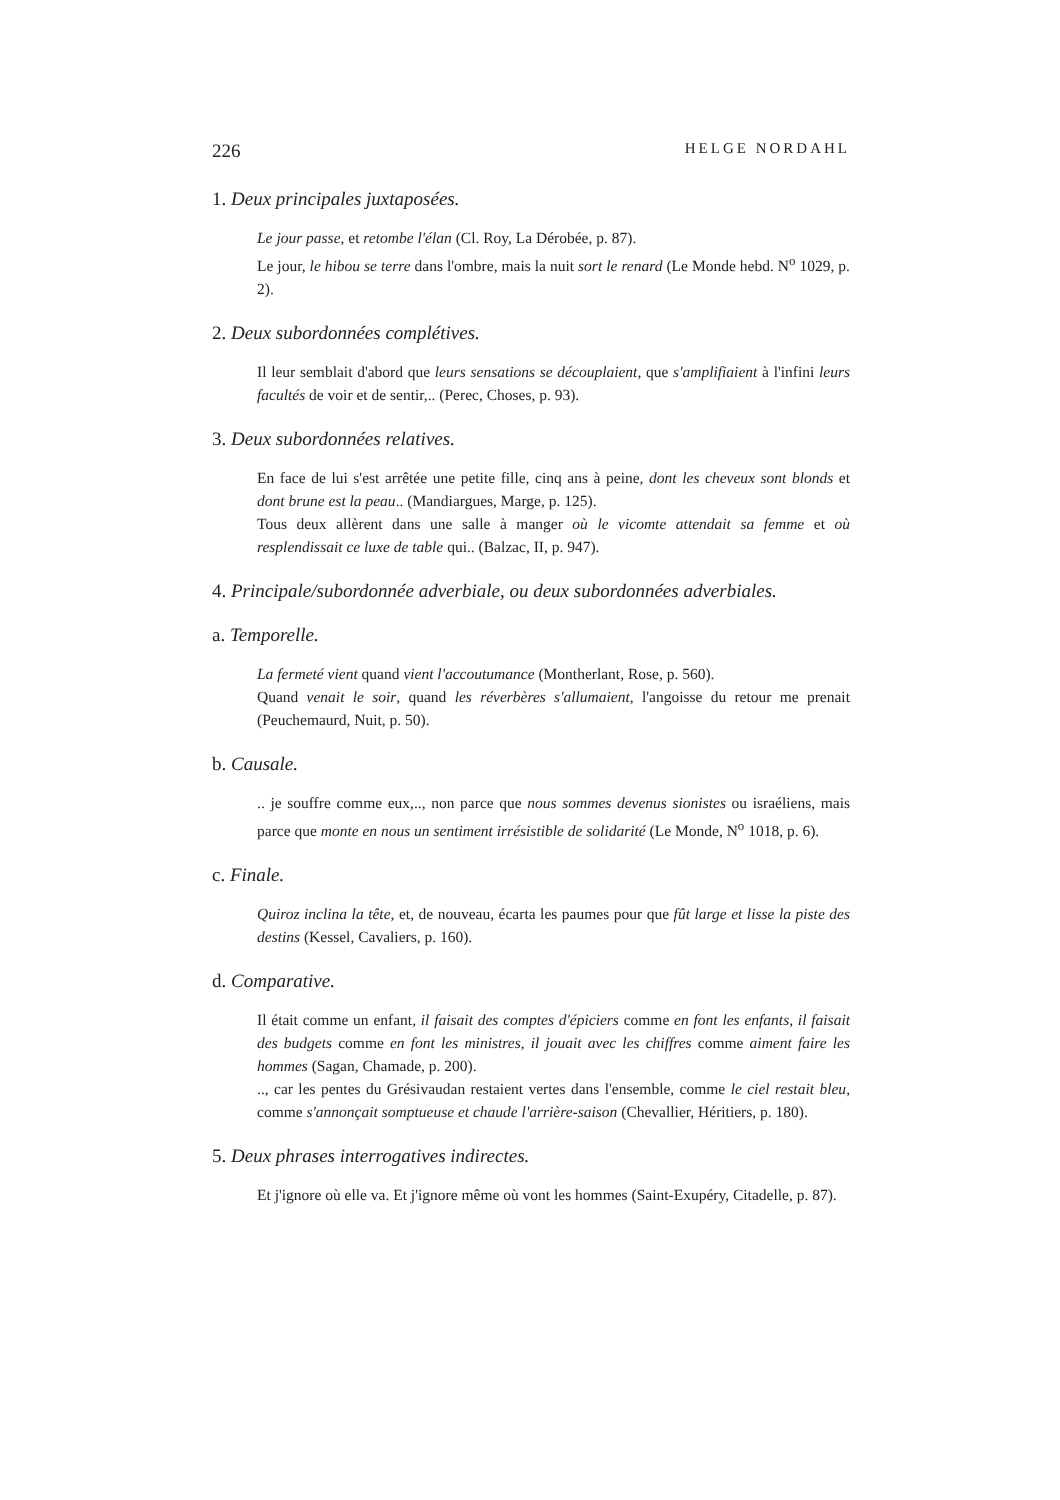226 HELGE NORDAHL
1. Deux principales juxtaposées.
Le jour passe, et retombe l'élan (Cl. Roy, La Dérobée, p. 87).
Le jour, le hibou se terre dans l'ombre, mais la nuit sort le renard (Le Monde hebd. N<sup>o</sup> 1029, p. 2).
2. Deux subordonnées complétives.
Il leur semblait d'abord que leurs sensations se découplaient, que s'amplifiaient à l'infini leurs facultés de voir et de sentir,.. (Perec, Choses, p. 93).
3. Deux subordonnées relatives.
En face de lui s'est arrêtée une petite fille, cinq ans à peine, dont les cheveux sont blonds et dont brune est la peau.. (Mandiargues, Marge, p. 125).
Tous deux allèrent dans une salle à manger où le vicomte attendait sa femme et où resplendissait ce luxe de table qui.. (Balzac, II, p. 947).
4. Principale/subordonnée adverbiale, ou deux subordonnées adverbiales.
a. Temporelle.
La fermeté vient quand vient l'accoutumance (Montherlant, Rose, p. 560).
Quand venait le soir, quand les réverbères s'allumaient, l'angoisse du retour me prenait (Peuchemaurd, Nuit, p. 50).
b. Causale.
.. je souffre comme eux,.., non parce que nous sommes devenus sionistes ou israéliens, mais parce que monte en nous un sentiment irrésistible de solidarité (Le Monde, N<sup>o</sup> 1018, p. 6).
c. Finale.
Quiroz inclina la tête, et, de nouveau, écarta les paumes pour que fût large et lisse la piste des destins (Kessel, Cavaliers, p. 160).
d. Comparative.
Il était comme un enfant, il faisait des comptes d'épiciers comme en font les enfants, il faisait des budgets comme en font les ministres, il jouait avec les chiffres comme aiment faire les hommes (Sagan, Chamade, p. 200).
.., car les pentes du Grésivaudan restaient vertes dans l'ensemble, comme le ciel restait bleu, comme s'annonçait somptueuse et chaude l'arrière-saison (Chevallier, Héritiers, p. 180).
5. Deux phrases interrogatives indirectes.
Et j'ignore où elle va. Et j'ignore même où vont les hommes (Saint-Exupéry, Citadelle, p. 87).